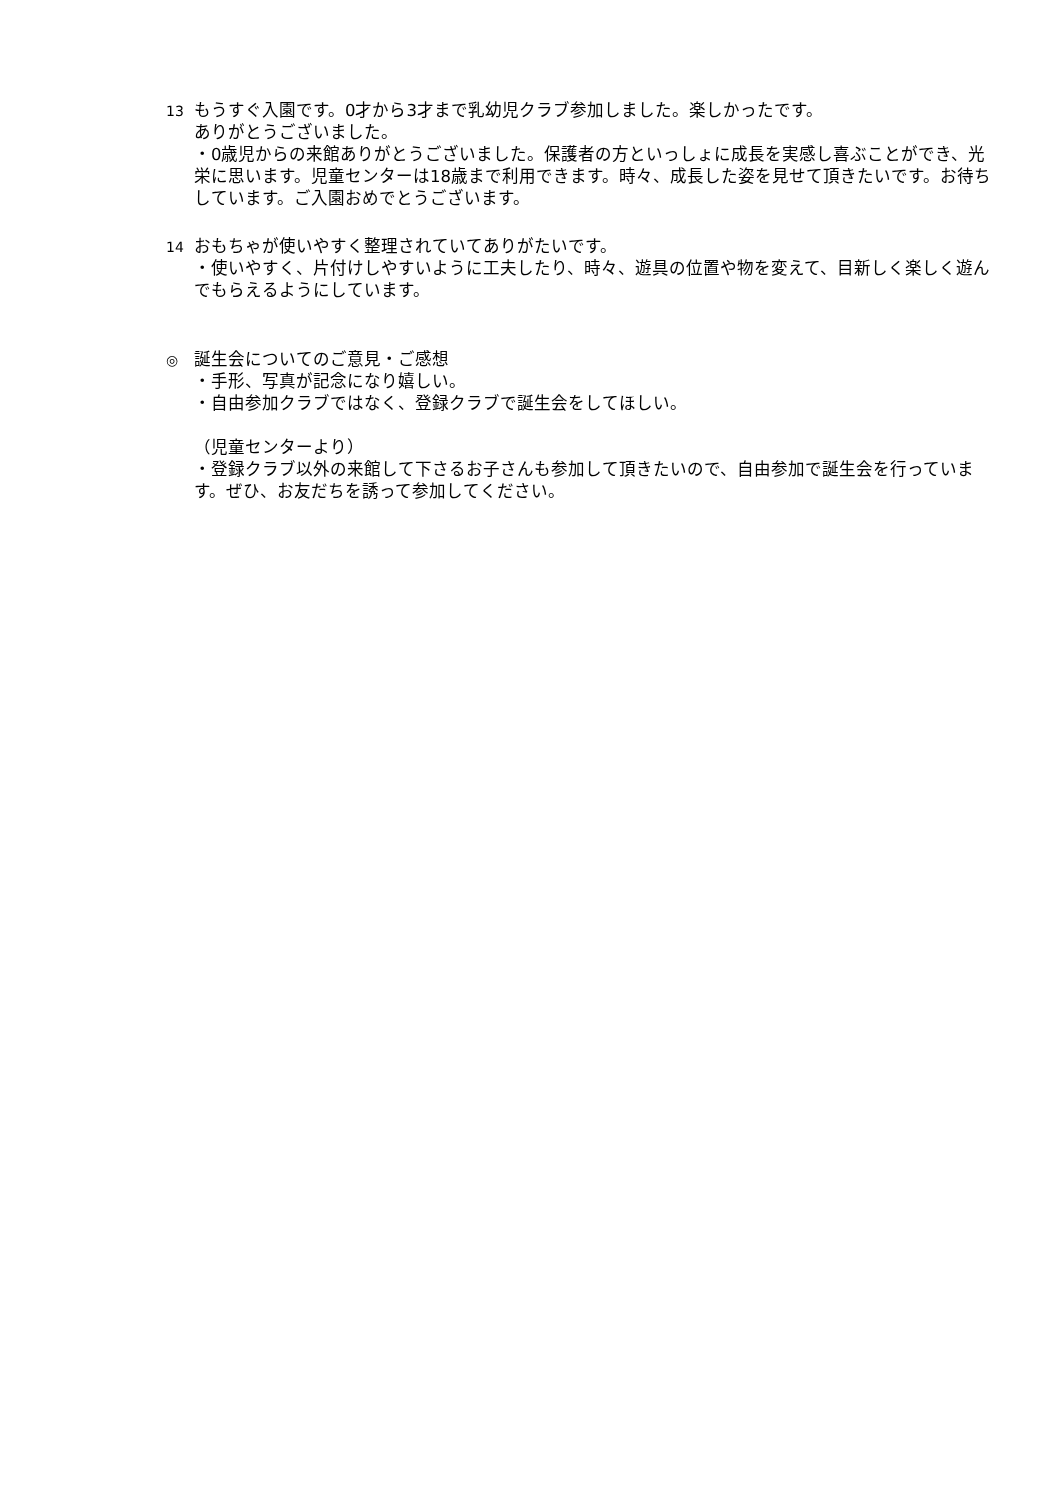13
もうすぐ入園です。0才から3才まで乳幼児クラブ参加しました。楽しかったです。
ありがとうございました。
・0歳児からの来館ありがとうございました。保護者の方といっしょに成長を実感し喜ぶことができ、光栄に思います。児童センターは18歳まで利用できます。時々、成長した姿を見せて頂きたいです。お待ちしています。ご入園おめでとうございます。
14
おもちゃが使いやすく整理されていてありがたいです。
・使いやすく、片付けしやすいように工夫したり、時々、遊具の位置や物を変えて、目新しく楽しく遊んでもらえるようにしています。
◎
誕生会についてのご意見・ご感想
・手形、写真が記念になり嬉しい。
・自由参加クラブではなく、登録クラブで誕生会をしてほしい。
（児童センターより）
・登録クラブ以外の来館して下さるお子さんも参加して頂きたいので、自由参加で誕生会を行っています。ぜひ、お友だちを誘って参加してください。